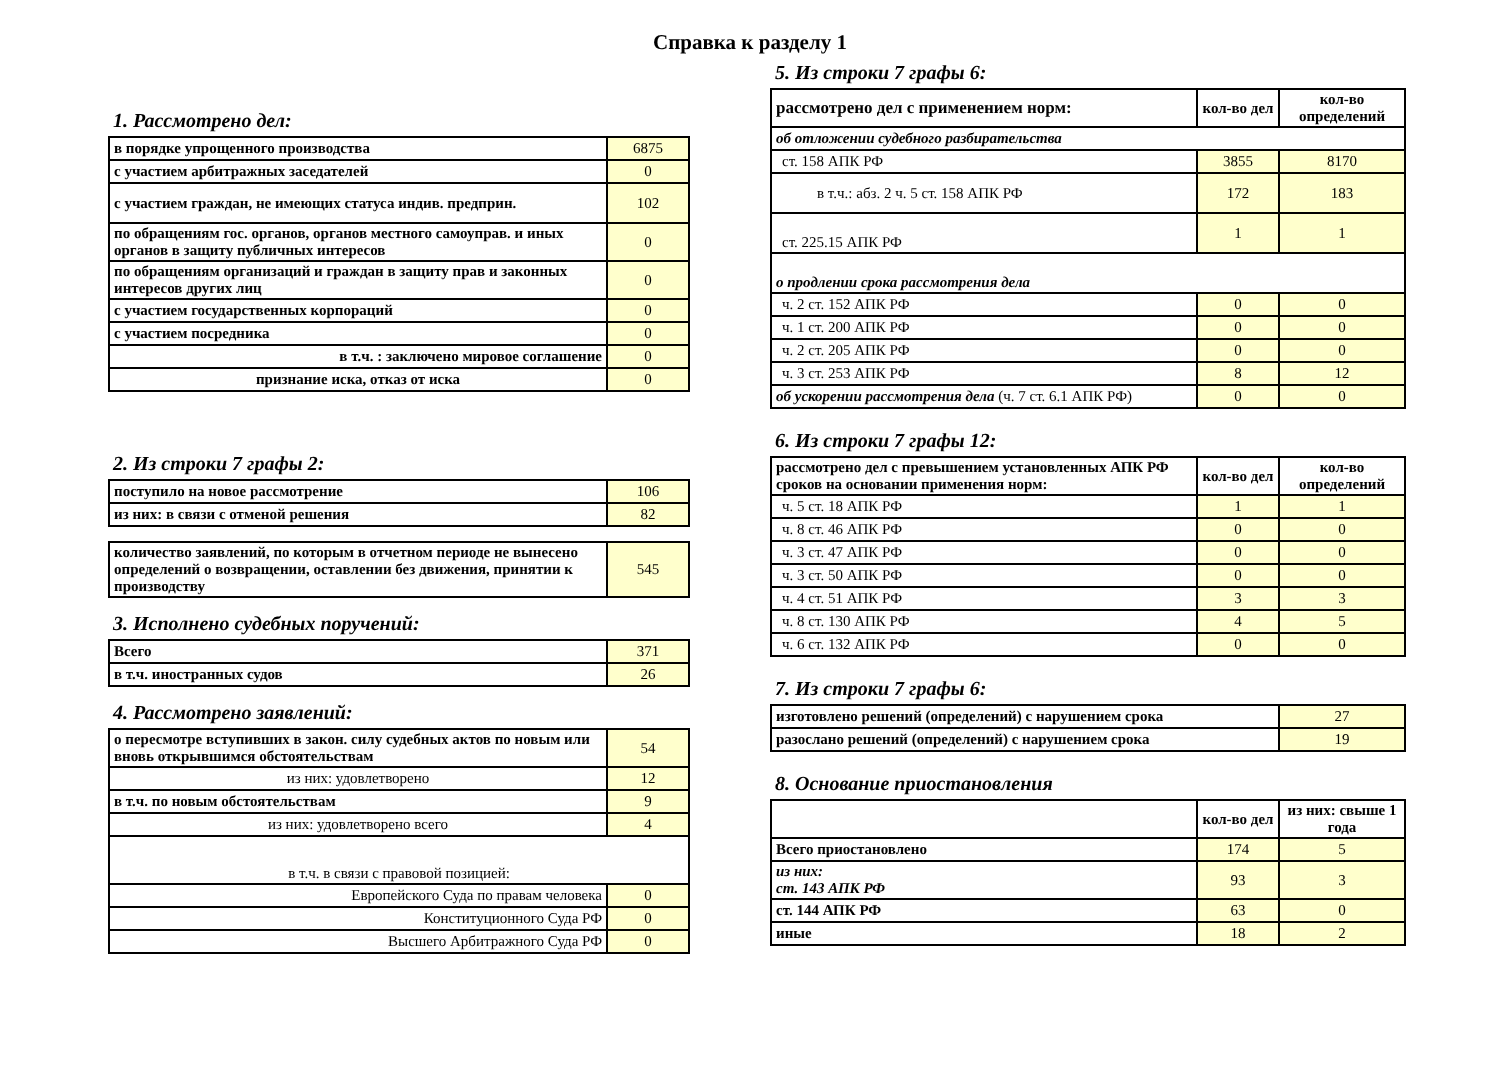Справка к разделу 1
1. Рассмотрено дел:
| в порядке упрощенного производства | 6875 |
| с участием арбитражных заседателей | 0 |
| с участием граждан, не имеющих статуса индив. предприн. | 102 |
| по обращениям гос. органов, органов местного самоуправ. и иных органов в защиту публичных интересов | 0 |
| по обращениям организаций и граждан в защиту прав и законных интересов других лиц | 0 |
| с участием государственных корпораций | 0 |
| с участием посредника | 0 |
| в т.ч. : заключено мировое соглашение | 0 |
| признание иска, отказ от иска | 0 |
2. Из строки 7 графы 2:
| поступило на новое рассмотрение | 106 |
| из них: в связи с отменой решения | 82 |
| количество заявлений, по которым в отчетном периоде не вынесено определений о возвращении, оставлении без движения, принятии к производству | 545 |
3. Исполнено судебных поручений:
| Всего | 371 |
| в т.ч. иностранных судов | 26 |
4. Рассмотрено заявлений:
| о пересмотре вступивших в закон. силу судебных актов по новым или вновь открывшимся обстоятельствам | 54 |
| из них: удовлетворено | 12 |
| в т.ч. по новым обстоятельствам | 9 |
| из них: удовлетворено всего | 4 |
| в т.ч. в связи с правовой позицией: | |
| Европейского Суда по правам человека | 0 |
| Конституционного Суда РФ | 0 |
| Высшего Арбитражного Суда РФ | 0 |
5. Из строки 7 графы 6:
| рассмотрено дел с применением норм: | кол-во дел | кол-во определений |
| об отложении судебного разбирательства | | |
| ст. 158 АПК РФ | 3855 | 8170 |
| в т.ч.: абз. 2 ч. 5 ст. 158 АПК РФ | 172 | 183 |
| ст. 225.15 АПК РФ | 1 | 1 |
| о продлении срока рассмотрения дела | | |
| ч. 2 ст. 152 АПК РФ | 0 | 0 |
| ч. 1 ст. 200 АПК РФ | 0 | 0 |
| ч. 2 ст. 205 АПК РФ | 0 | 0 |
| ч. 3 ст. 253 АПК РФ | 8 | 12 |
| об ускорении рассмотрения дела (ч. 7 ст. 6.1 АПК РФ) | 0 | 0 |
6. Из строки 7 графы 12:
| рассмотрено дел с превышением установленных АПК РФ сроков на основании применения норм: | кол-во дел | кол-во определений |
| ч. 5 ст. 18 АПК РФ | 1 | 1 |
| ч. 8 ст. 46 АПК РФ | 0 | 0 |
| ч. 3 ст. 47 АПК РФ | 0 | 0 |
| ч. 3 ст. 50 АПК РФ | 0 | 0 |
| ч. 4 ст. 51 АПК РФ | 3 | 3 |
| ч. 8 ст. 130 АПК РФ | 4 | 5 |
| ч. 6 ст. 132 АПК РФ | 0 | 0 |
7. Из строки 7 графы 6:
| изготовлено решений (определений) с нарушением срока | 27 |
| разослано решений (определений) с нарушением срока | 19 |
8. Основание приостановления
| | кол-во дел | из них: свыше 1 года |
| Всего приостановлено | 174 | 5 |
| из них: ст. 143 АПК РФ | 93 | 3 |
| ст. 144 АПК РФ | 63 | 0 |
| иные | 18 | 2 |